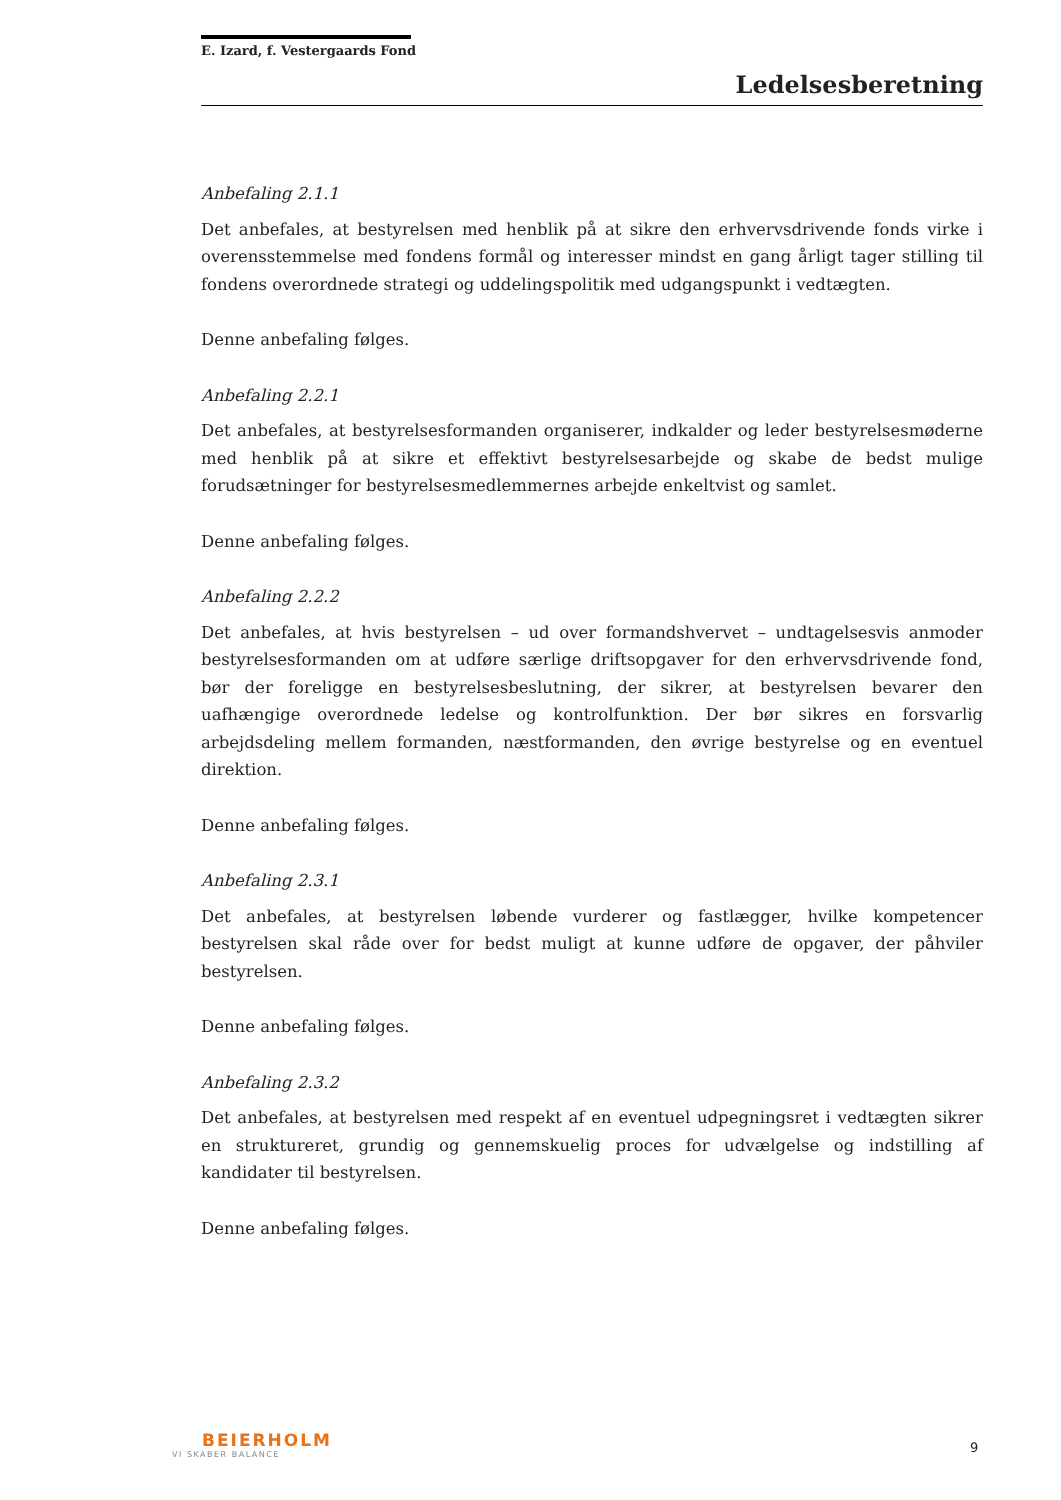E. Izard, f. Vestergaards Fond
Ledelsesberetning
Anbefaling 2.1.1
Det anbefales, at bestyrelsen med henblik på at sikre den erhvervsdrivende fonds virke i overensstemmelse med fondens formål og interesser mindst en gang årligt tager stilling til fondens overordnede strategi og uddelingspolitik med udgangspunkt i vedtægten.
Denne anbefaling følges.
Anbefaling 2.2.1
Det anbefales, at bestyrelsesformanden organiserer, indkalder og leder bestyrelsesmøderne med henblik på at sikre et effektivt bestyrelsesarbejde og skabe de bedst mulige forudsætninger for bestyrelsesmedlemmernes arbejde enkeltvist og samlet.
Denne anbefaling følges.
Anbefaling 2.2.2
Det anbefales, at hvis bestyrelsen – ud over formandshvervet – undtagelsesvis anmoder bestyrelsesformanden om at udføre særlige driftsopgaver for den erhvervsdrivende fond, bør der foreligge en bestyrelsesbeslutning, der sikrer, at bestyrelsen bevarer den uafhængige overordnede ledelse og kontrolfunktion. Der bør sikres en forsvarlig arbejdsdeling mellem formanden, næstformanden, den øvrige bestyrelse og en eventuel direktion.
Denne anbefaling følges.
Anbefaling 2.3.1
Det anbefales, at bestyrelsen løbende vurderer og fastlægger, hvilke kompetencer bestyrelsen skal råde over for bedst muligt at kunne udføre de opgaver, der påhviler bestyrelsen.
Denne anbefaling følges.
Anbefaling 2.3.2
Det anbefales, at bestyrelsen med respekt af en eventuel udpegningsret i vedtægten sikrer en struktureret, grundig og gennemskuelig proces for udvælgelse og indstilling af kandidater til bestyrelsen.
Denne anbefaling følges.
BEIERHOLM
VI SKABER BALANCE
9